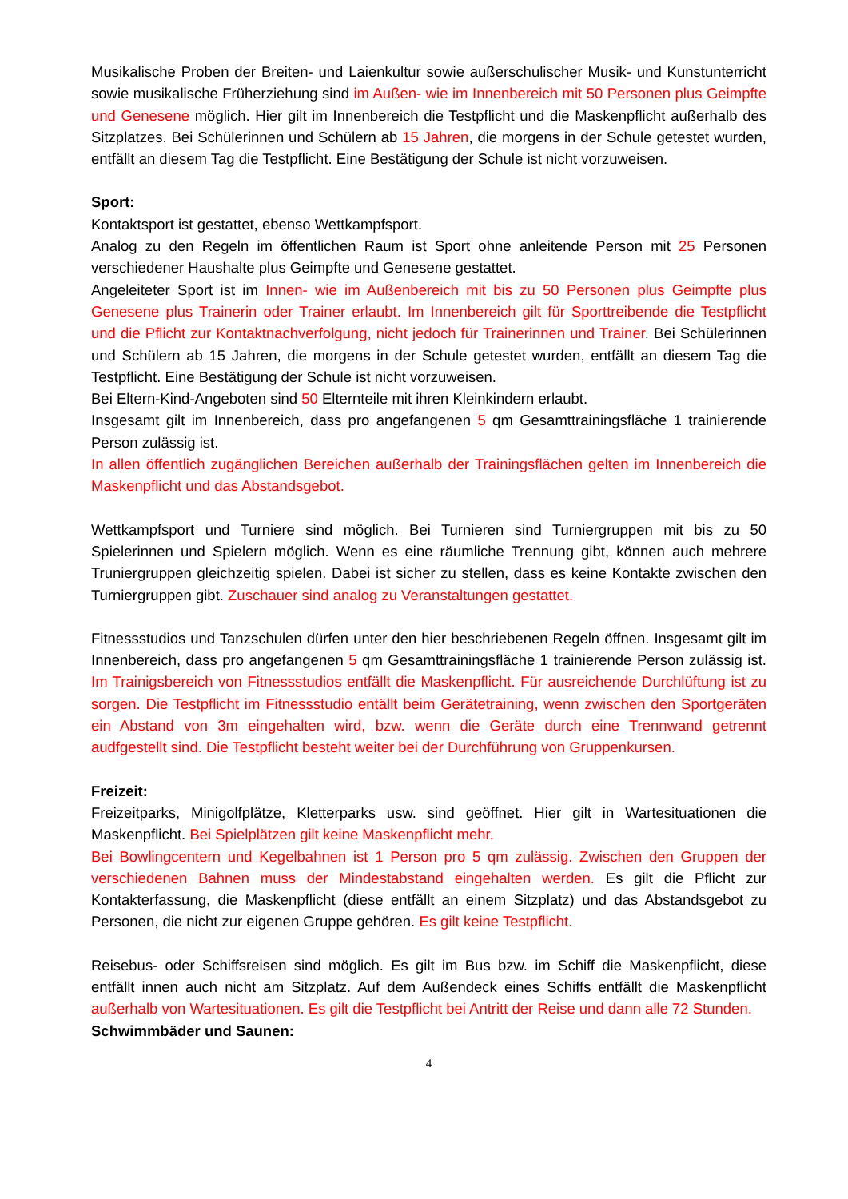Musikalische Proben der Breiten- und Laienkultur sowie außerschulischer Musik- und Kunst­unterricht sowie musikalische Früherziehung sind im Außen- wie im Innenbereich mit 50 Per­sonen plus Geimpfte und Genesene möglich. Hier gilt im Innenbereich die Testpflicht und die Maskenpflicht außerhalb des Sitzplatzes. Bei Schülerinnen und Schülern ab 15 Jahren, die mor­gens in der Schule getestet wurden, entfällt an diesem Tag die Testpflicht. Eine Bestätigung der Schule ist nicht vorzuweisen.
Sport:
Kontaktsport ist gestattet, ebenso Wettkampfsport.
Analog zu den Regeln im öffentlichen Raum ist Sport ohne anleitende Person mit 25 Personen verschiedener Haushalte plus Geimpfte und Genesene gestattet.
Angeleiteter Sport ist im Innen- wie im Außenbereich mit bis zu 50 Personen plus Geimpfte plus Genesene plus Trainerin oder Trainer erlaubt. Im Innenbereich gilt für Sporttreibende die Test­pflicht und die Pflicht zur Kontaktnachverfolgung, nicht jedoch für Trainerinnen und Trainer. Bei Schülerinnen und Schülern ab 15 Jahren, die morgens in der Schule getestet wurden, ent­fällt an diesem Tag die Testpflicht. Eine Bestätigung der Schule ist nicht vorzuweisen.
Bei Eltern-Kind-Angeboten sind 50 Elternteile mit ihren Kleinkindern erlaubt.
Insgesamt gilt im Innenbereich, dass pro angefangenen 5 qm Gesamttrainingsfläche 1 trainie­rende Person zulässig ist.
In allen öffentlich zugänglichen Bereichen außerhalb der Trainingsflächen gelten im Innenbe­reich die Maskenpflicht und das Abstandsgebot.
Wettkampfsport und Turniere sind möglich. Bei Turnieren sind Turniergruppen mit bis zu 50 Spielerinnen und Spielern möglich. Wenn es eine räumliche Trennung gibt, können auch meh­rere Truniergruppen gleichzeitig spielen. Dabei ist sicher zu stellen, dass es keine Kontakte zwi­schen den Turniergruppen gibt. Zuschauer sind analog zu Veranstaltungen gestattet.
Fitnessstudios und Tanzschulen dürfen unter den hier beschriebenen Regeln öffnen. Insgesamt gilt im Innenbereich, dass pro angefangenen 5 qm Gesamttrainingsfläche 1 trainierende Per­son zulässig ist. Im Trainigsbereich von Fitnessstudios entfällt die Maskenpflicht. Für ausrei­chende Durchlüftung ist zu sorgen. Die Testpflicht im Fitnessstudio entällt beim Gerätetraining, wenn zwischen den Sportgeräten ein Abstand von 3m eingehalten wird, bzw. wenn die Geräte durch eine Trennwand getrennt audfgestellt sind. Die Testpflicht besteht weiter bei der Durch­führung von Gruppenkursen.
Freizeit:
Freizeitparks, Minigolfplätze, Kletterparks usw. sind geöffnet. Hier gilt in Wartesituationen die Maskenpflicht. Bei Spielplätzen gilt keine Maskenpflicht mehr.
Bei Bowlingcentern und Kegelbahnen ist 1 Person pro 5 qm zulässig. Zwischen den Gruppen der verschiedenen Bahnen muss der Mindestabstand eingehalten werden. Es gilt die Pflicht zur Kontakterfassung, die Maskenpflicht (diese entfällt an einem Sitzplatz) und das Abstands­gebot zu Personen, die nicht zur eigenen Gruppe gehören. Es gilt keine Testpflicht.
Reisebus- oder Schiffsreisen sind möglich. Es gilt im Bus bzw. im Schiff die Maskenpflicht, diese entfällt innen auch nicht am Sitzplatz. Auf dem Außendeck eines Schiffs entfällt die Maskenpflicht außerhalb von Wartesituationen. Es gilt die Testpflicht bei Antritt der Reise und dann alle 72 Stunden.
Schwimmbäder und Saunen:
4